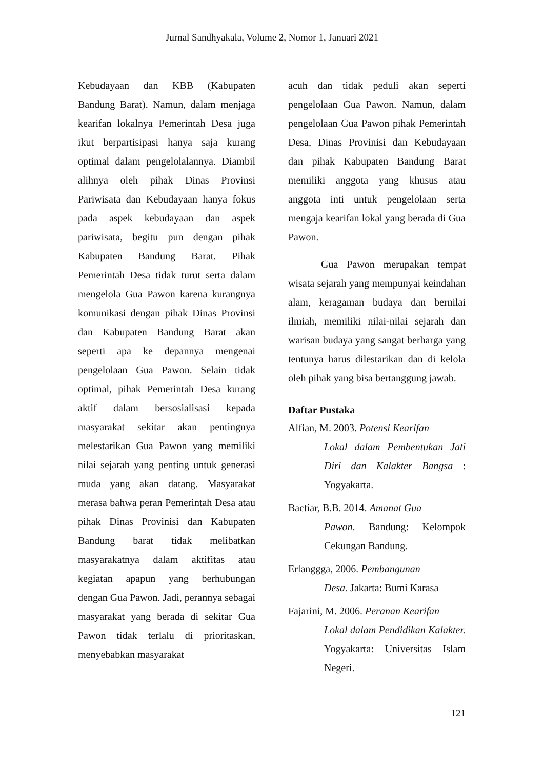Jurnal Sandhyakala, Volume 2, Nomor 1, Januari 2021
Kebudayaan dan KBB (Kabupaten Bandung Barat). Namun, dalam menjaga kearifan lokalnya Pemerintah Desa juga ikut berpartisipasi hanya saja kurang optimal dalam pengelolalannya. Diambil alihnya oleh pihak Dinas Provinsi Pariwisata dan Kebudayaan hanya fokus pada aspek kebudayaan dan aspek pariwisata, begitu pun dengan pihak Kabupaten Bandung Barat. Pihak Pemerintah Desa tidak turut serta dalam mengelola Gua Pawon karena kurangnya komunikasi dengan pihak Dinas Provinsi dan Kabupaten Bandung Barat akan seperti apa ke depannya mengenai pengelolaan Gua Pawon. Selain tidak optimal, pihak Pemerintah Desa kurang aktif dalam bersosialisasi kepada masyarakat sekitar akan pentingnya melestarikan Gua Pawon yang memiliki nilai sejarah yang penting untuk generasi muda yang akan datang. Masyarakat merasa bahwa peran Pemerintah Desa atau pihak Dinas Provinisi dan Kabupaten Bandung barat tidak melibatkan masyarakatnya dalam aktifitas atau kegiatan apapun yang berhubungan dengan Gua Pawon. Jadi, perannya sebagai masyarakat yang berada di sekitar Gua Pawon tidak terlalu di prioritaskan, menyebabkan masyarakat
acuh dan tidak peduli akan seperti pengelolaan Gua Pawon. Namun, dalam pengelolaan Gua Pawon pihak Pemerintah Desa, Dinas Provinisi dan Kebudayaan dan pihak Kabupaten Bandung Barat memiliki anggota yang khusus atau anggota inti untuk pengelolaan serta mengaja kearifan lokal yang berada di Gua Pawon.
Gua Pawon merupakan tempat wisata sejarah yang mempunyai keindahan alam, keragaman budaya dan bernilai ilmiah, memiliki nilai-nilai sejarah dan warisan budaya yang sangat berharga yang tentunya harus dilestarikan dan di kelola oleh pihak yang bisa bertanggung jawab.
Daftar Pustaka
Alfian, M. 2003. Potensi Kearifan
Lokal dalam Pembentukan Jati Diri dan Kalakter Bangsa : Yogyakarta.
Bactiar, B.B. 2014. Amanat Gua
Pawon. Bandung: Kelompok Cekungan Bandung.
Erlanggga, 2006. Pembangunan
Desa. Jakarta: Bumi Karasa
Fajarini, M. 2006. Peranan Kearifan
Lokal dalam Pendidikan Kalakter. Yogyakarta: Universitas Islam Negeri.
121